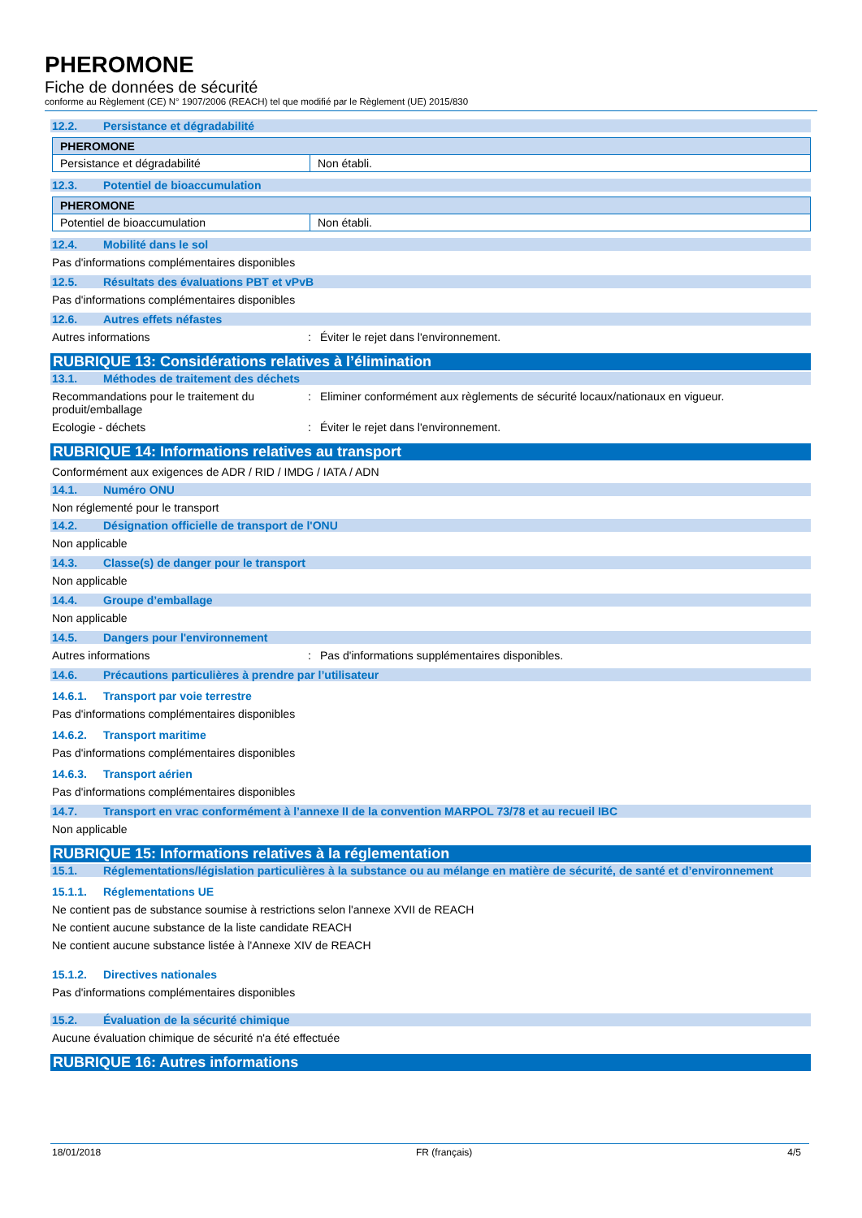PHEROMONE
Fiche de données de sécurité
conforme au Règlement (CE) N° 1907/2006 (REACH) tel que modifié par le Règlement (UE) 2015/830
12.2. Persistance et dégradabilité
| PHEROMONE | |
| Persistance et dégradabilité | Non établi. |
12.3. Potentiel de bioaccumulation
| PHEROMONE | |
| Potentiel de bioaccumulation | Non établi. |
12.4. Mobilité dans le sol
Pas d'informations complémentaires disponibles
12.5. Résultats des évaluations PBT et vPvB
Pas d'informations complémentaires disponibles
12.6. Autres effets néfastes
Autres informations : Éviter le rejet dans l'environnement.
RUBRIQUE 13: Considérations relatives à l’élimination
13.1. Méthodes de traitement des déchets
Recommandations pour le traitement du produit/emballage
: Eliminer conformément aux règlements de sécurité locaux/nationaux en vigueur.
Ecologie - déchets : Éviter le rejet dans l'environnement.
RUBRIQUE 14: Informations relatives au transport
Conformément aux exigences de ADR / RID / IMDG / IATA / ADN
14.1. Numéro ONU
Non réglementé pour le transport
14.2. Désignation officielle de transport de l'ONU
Non applicable
14.3. Classe(s) de danger pour le transport
Non applicable
14.4. Groupe d’emballage
Non applicable
14.5. Dangers pour l'environnement
Autres informations : Pas d'informations supplémentaires disponibles.
14.6. Précautions particulières à prendre par l’utilisateur
14.6.1. Transport par voie terrestre
Pas d'informations complémentaires disponibles
14.6.2. Transport maritime
Pas d'informations complémentaires disponibles
14.6.3. Transport aérien
Pas d'informations complémentaires disponibles
14.7. Transport en vrac conformément à l’annexe II de la convention MARPOL 73/78 et au recueil IBC
Non applicable
RUBRIQUE 15: Informations relatives à la réglementation
15.1. Réglementations/législation particulières à la substance ou au mélange en matière de sécurité, de santé et d’environnement
15.1.1. Réglementations UE
Ne contient pas de substance soumise à restrictions selon l'annexe XVII de REACH
Ne contient aucune substance de la liste candidate REACH
Ne contient aucune substance listée à l'Annexe XIV de REACH
15.1.2. Directives nationales
Pas d'informations complémentaires disponibles
15.2. Évaluation de la sécurité chimique
Aucune évaluation chimique de sécurité n'a été effectuée
RUBRIQUE 16: Autres informations
18/01/2018 FR (français) 4/5